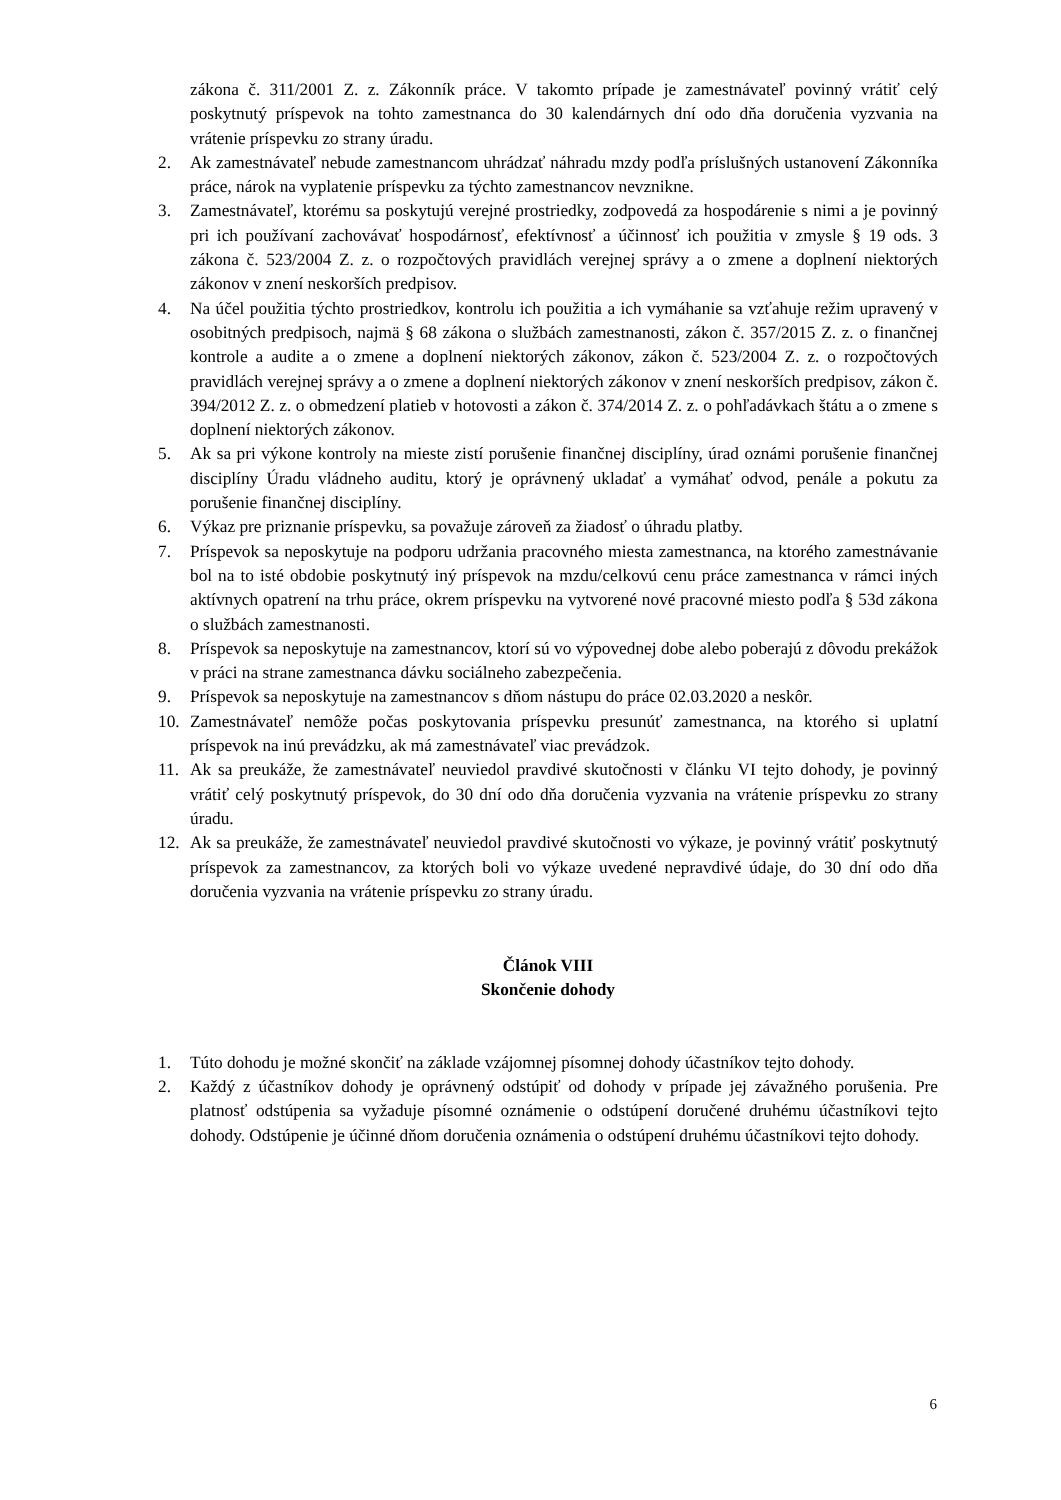zákona č. 311/2001 Z. z. Zákonník práce. V takomto prípade je zamestnávateľ povinný vrátiť celý poskytnutý príspevok na tohto zamestnanca do 30 kalendárnych dní odo dňa doručenia vyzvania na vrátenie príspevku zo strany úradu.
2. Ak zamestnávateľ nebude zamestnancom uhrádzať náhradu mzdy podľa príslušných ustanovení Zákonníka práce, nárok na vyplatenie príspevku za týchto zamestnancov nevznikne.
3. Zamestnávateľ, ktorému sa poskytujú verejné prostriedky, zodpovedá za hospodárenie s nimi a je povinný pri ich používaní zachovávať hospodárnosť, efektívnosť a účinnosť ich použitia v zmysle § 19 ods. 3 zákona č. 523/2004 Z. z. o rozpočtových pravidlách verejnej správy a o zmene a doplnení niektorých zákonov v znení neskorších predpisov.
4. Na účel použitia týchto prostriedkov, kontrolu ich použitia a ich vymáhanie sa vzťahuje režim upravený v osobitných predpisoch, najmä § 68 zákona o službách zamestnanosti, zákon č. 357/2015 Z. z. o finančnej kontrole a audite a o zmene a doplnení niektorých zákonov, zákon č. 523/2004 Z. z. o rozpočtových pravidlách verejnej správy a o zmene a doplnení niektorých zákonov v znení neskorších predpisov, zákon č. 394/2012 Z. z. o obmedzení platieb v hotovosti a zákon č. 374/2014 Z. z. o pohľadávkach štátu a o zmene s doplnení niektorých zákonov.
5. Ak sa pri výkone kontroly na mieste zistí porušenie finančnej disciplíny, úrad oznámi porušenie finančnej disciplíny Úradu vládneho auditu, ktorý je oprávnený ukladať a vymáhať odvod, penále a pokutu za porušenie finančnej disciplíny.
6. Výkaz pre priznanie príspevku, sa považuje zároveň za žiadosť o úhradu platby.
7. Príspevok sa neposkytuje na podporu udržania pracovného miesta zamestnanca, na ktorého zamestnávanie bol na to isté obdobie poskytnutý iný príspevok na mzdu/celkovú cenu práce zamestnanca v rámci iných aktívnych opatrení na trhu práce, okrem príspevku na vytvorené nové pracovné miesto podľa § 53d zákona o službách zamestnanosti.
8. Príspevok sa neposkytuje na zamestnancov, ktorí sú vo výpovednej dobe alebo poberajú z dôvodu prekážok v práci na strane zamestnanca dávku sociálneho zabezpečenia.
9. Príspevok sa neposkytuje na zamestnancov s dňom nástupu do práce 02.03.2020 a neskôr.
10. Zamestnávateľ nemôže počas poskytovania príspevku presunúť zamestnanca, na ktorého si uplatní príspevok na inú prevádzku, ak má zamestnávateľ viac prevádzok.
11. Ak sa preukáže, že zamestnávateľ neuviedol pravdivé skutočnosti v článku VI tejto dohody, je povinný vrátiť celý poskytnutý príspevok, do 30 dní odo dňa doručenia vyzvania na vrátenie príspevku zo strany úradu.
12. Ak sa preukáže, že zamestnávateľ neuviedol pravdivé skutočnosti vo výkaze, je povinný vrátiť poskytnutý príspevok za zamestnancov, za ktorých boli vo výkaze uvedené nepravdivé údaje, do 30 dní odo dňa doručenia vyzvania na vrátenie príspevku zo strany úradu.
Článok VIII
Skončenie dohody
1. Túto dohodu je možné skončiť na základe vzájomnej písomnej dohody účastníkov tejto dohody.
2. Každý z účastníkov dohody je oprávnený odstúpiť od dohody v prípade jej závažného porušenia. Pre platnosť odstúpenia sa vyžaduje písomné oznámenie o odstúpení doručené druhému účastníkovi tejto dohody. Odstúpenie je účinné dňom doručenia oznámenia o odstúpení druhému účastníkovi tejto dohody.
6